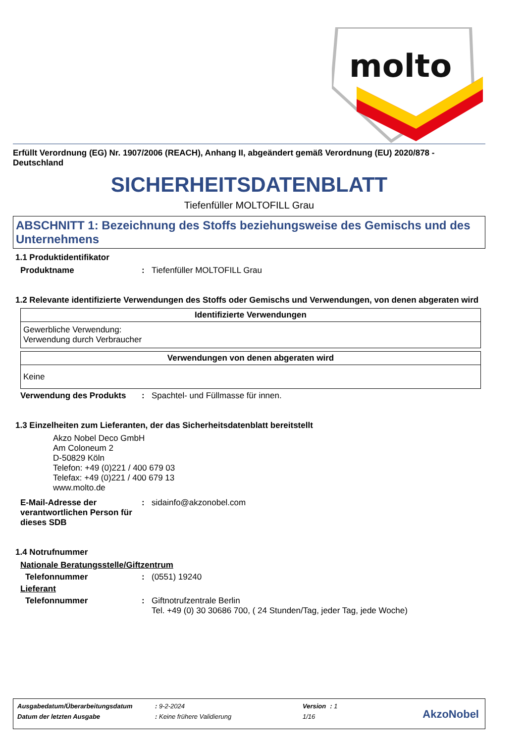molto
Erfüllt Verordnung (EG) Nr. 1907/2006 (REACH), Anhang II, abgeändert gemäß Verordnung (EU) 2020/878 - Deutschland
SICHERHEITSDATENBLATT
Tiefenfüller MOLTOFILL Grau
ABSCHNITT 1: Bezeichnung des Stoffs beziehungsweise des Gemischs und des Unternehmens
1.1 Produktidentifikator
Produktname: Tiefenfüller MOLTOFILL Grau
1.2 Relevante identifizierte Verwendungen des Stoffs oder Gemischs und Verwendungen, von denen abgeraten wird
| Identifizierte Verwendungen |
| --- |
| Gewerbliche Verwendung: Verwendung durch Verbraucher |
| Verwendungen von denen abgeraten wird |
| --- |
| Keine |
Verwendung des Produkts: Spachtel- und Füllmasse für innen.
1.3 Einzelheiten zum Lieferanten, der das Sicherheitsdatenblatt bereitstellt
Akzo Nobel Deco GmbH
Am Coloneum 2
D-50829 Köln
Telefon: +49 (0)221 / 400 679 03
Telefax: +49 (0)221 / 400 679 13
www.molto.de
E-Mail-Adresse der verantwortlichen Person für dieses SDB: sidainfo@akzonobel.com
1.4 Notrufnummer
Nationale Beratungsstelle/Giftzentrum
Telefonnummer: (0551) 19240
Lieferant
Telefonnummer: Giftnotrufzentrale Berlin
Tel. +49 (0) 30 30686 700, ( 24 Stunden/Tag, jeder Tag, jede Woche)
| Ausgabedatum/Überarbeitungsdatum | : 9-2-2024 | Version | : 1 |
| Datum der letzten Ausgabe | : Keine frühere Validierung | 1/16 | |
AkzoNobel